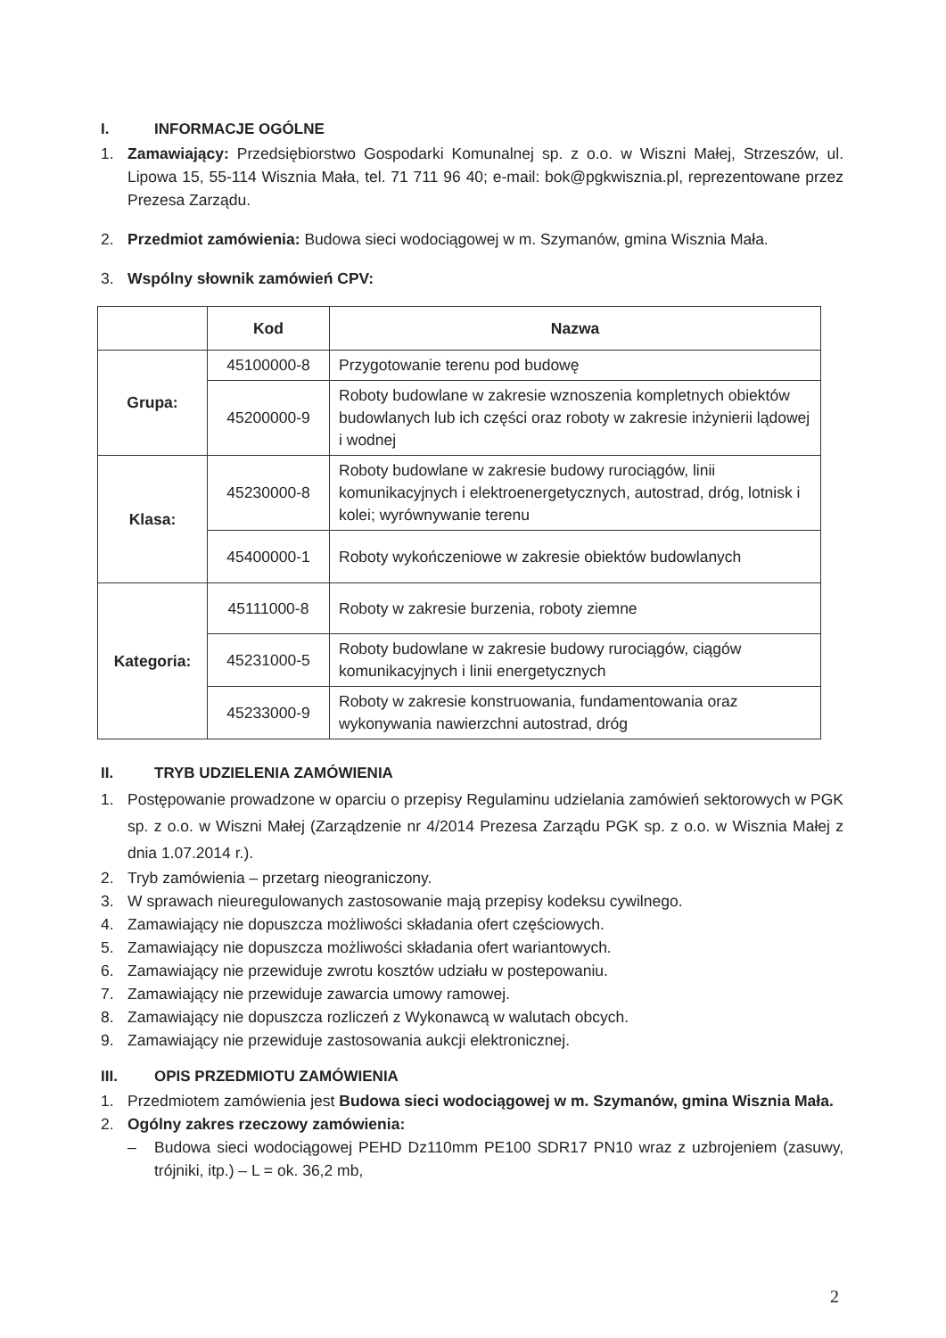I. INFORMACJE OGÓLNE
1. Zamawiający: Przedsiębiorstwo Gospodarki Komunalnej sp. z o.o. w Wiszni Małej, Strzeszów, ul. Lipowa 15, 55-114 Wisznia Mała, tel. 71 711 96 40; e-mail: bok@pgkwisznia.pl, reprezentowane przez Prezesa Zarządu.
2. Przedmiot zamówienia: Budowa sieci wodociągowej w m. Szymanów, gmina Wisznia Mała.
3. Wspólny słownik zamówień CPV:
| | Kod | Nazwa |
| --- | --- | --- |
| Grupa: | 45100000-8 | Przygotowanie terenu pod budowę |
| | 45200000-9 | Roboty budowlane w zakresie wznoszenia kompletnych obiektów budowlanych lub ich części oraz roboty w zakresie inżynierii lądowej i wodnej |
| Klasa: | 45230000-8 | Roboty budowlane w zakresie budowy rurociągów, linii komunikacyjnych i elektroenergetycznych, autostrad, dróg, lotnisk i kolei; wyrównywanie terenu |
| | 45400000-1 | Roboty wykończeniowe w zakresie obiektów budowlanych |
| Kategoria: | 45111000-8 | Roboty w zakresie burzenia, roboty ziemne |
| | 45231000-5 | Roboty budowlane w zakresie budowy rurociągów, ciągów komunikacyjnych i linii energetycznych |
| | 45233000-9 | Roboty w zakresie konstruowania, fundamentowania oraz wykonywania nawierzchni autostrad, dróg |
II. TRYB UDZIELENIA ZAMÓWIENIA
1. Postępowanie prowadzone w oparciu o przepisy Regulaminu udzielania zamówień sektorowych w PGK sp. z o.o. w Wiszni Małej (Zarządzenie nr 4/2014 Prezesa Zarządu PGK sp. z o.o. w Wisznia Małej z dnia 1.07.2014 r.).
2. Tryb zamówienia – przetarg nieograniczony.
3. W sprawach nieuregulowanych zastosowanie mają przepisy kodeksu cywilnego.
4. Zamawiający nie dopuszcza możliwości składania ofert częściowych.
5. Zamawiający nie dopuszcza możliwości składania ofert wariantowych.
6. Zamawiający nie przewiduje zwrotu kosztów udziału w postepowaniu.
7. Zamawiający nie przewiduje zawarcia umowy ramowej.
8. Zamawiający nie dopuszcza rozliczeń z Wykonawcą w walutach obcych.
9. Zamawiający nie przewiduje zastosowania aukcji elektronicznej.
III. OPIS PRZEDMIOTU ZAMÓWIENIA
1. Przedmiotem zamówienia jest Budowa sieci wodociągowej w m. Szymanów, gmina Wisznia Mała.
2. Ogólny zakres rzeczowy zamówienia:
– Budowa sieci wodociągowej PEHD Dz110mm PE100 SDR17 PN10 wraz z uzbrojeniem (zasuwy, trójniki, itp.) – L = ok. 36,2 mb,
2